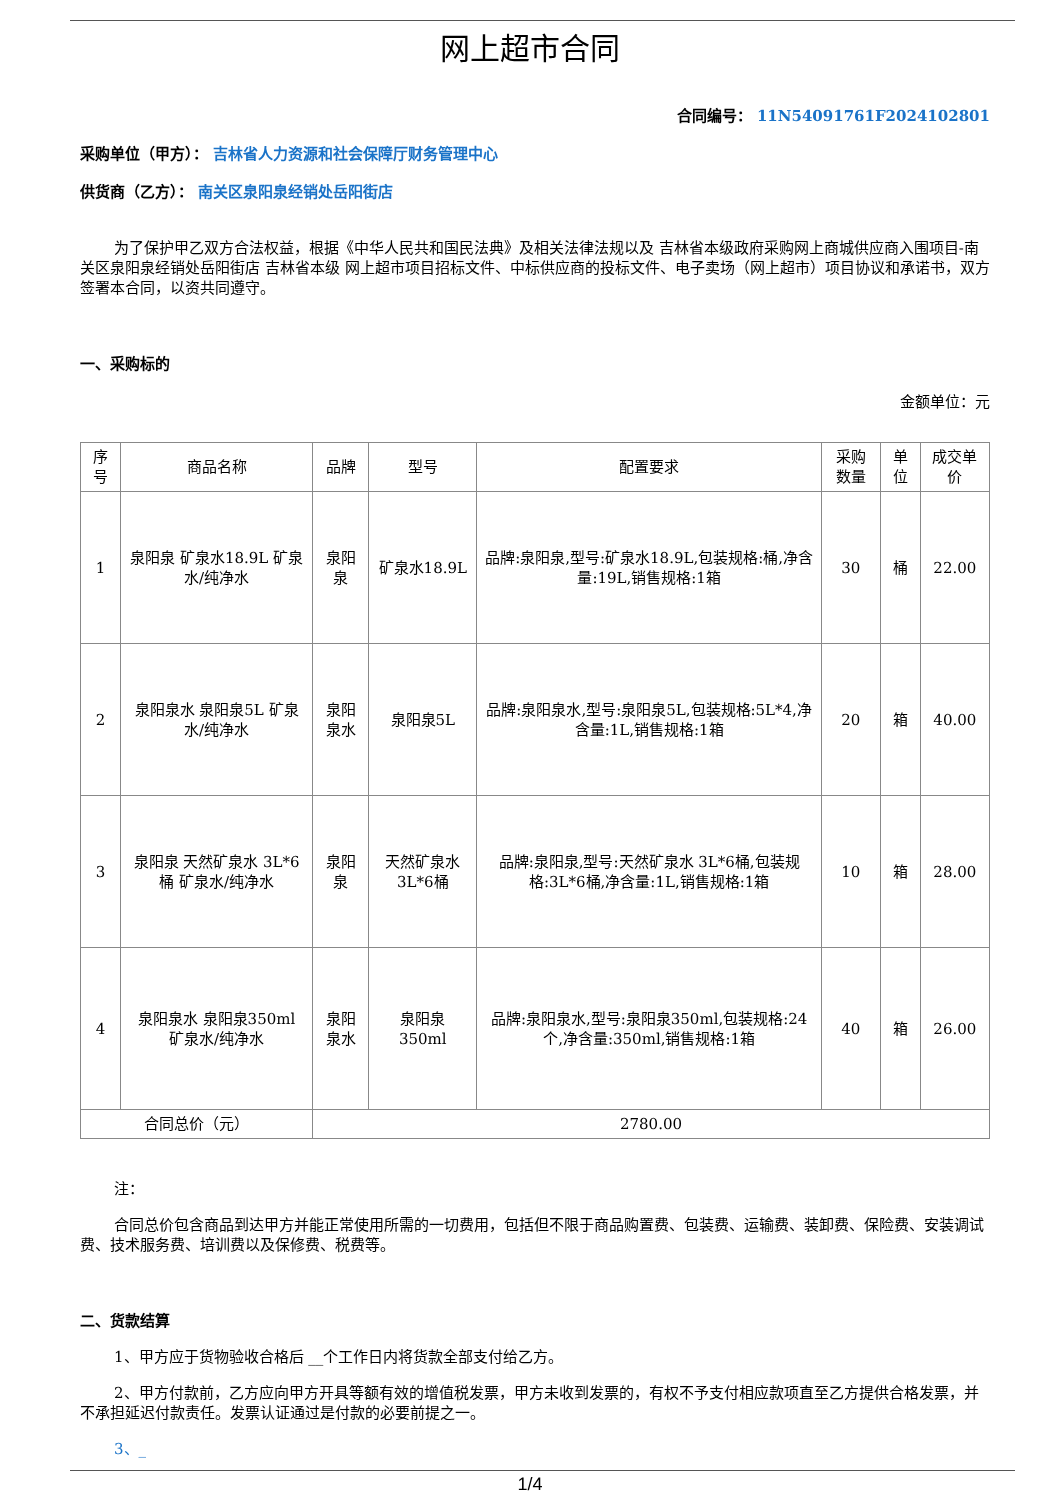网上超市合同
合同编号： 11N54091761F2024102801
采购单位（甲方）： 吉林省人力资源和社会保障厅财务管理中心
供货商（乙方）： 南关区泉阳泉经销处岳阳街店
为了保护甲乙双方合法权益，根据《中华人民共和国民法典》及相关法律法规以及 吉林省本级政府采购网上商城供应商入围项目-南关区泉阳泉经销处岳阳街店 吉林省本级 网上超市项目招标文件、中标供应商的投标文件、电子卖场（网上超市）项目协议和承诺书，双方签署本合同，以资共同遵守。
一、采购标的
金额单位：元
| 序号 | 商品名称 | 品牌 | 型号 | 配置要求 | 采购数量 | 单位 | 成交单价 |
| --- | --- | --- | --- | --- | --- | --- | --- |
| 1 | 泉阳泉 矿泉水18.9L 矿泉水/纯净水 | 泉阳泉 | 矿泉水18.9L | 品牌:泉阳泉,型号:矿泉水18.9L,包装规格:桶,净含量:19L,销售规格:1箱 | 30 | 桶 | 22.00 |
| 2 | 泉阳泉水 泉阳泉5L 矿泉水/纯净水 | 泉阳泉水 | 泉阳泉5L | 品牌:泉阳泉水,型号:泉阳泉5L,包装规格:5L*4,净含量:1L,销售规格:1箱 | 20 | 箱 | 40.00 |
| 3 | 泉阳泉 天然矿泉水 3L*6桶 矿泉水/纯净水 | 泉阳泉 | 天然矿泉水3L*6桶 | 品牌:泉阳泉,型号:天然矿泉水 3L*6桶,包装规格:3L*6桶,净含量:1L,销售规格:1箱 | 10 | 箱 | 28.00 |
| 4 | 泉阳泉水 泉阳泉350ml 矿泉水/纯净水 | 泉阳泉水 | 泉阳泉350ml | 品牌:泉阳泉水,型号:泉阳泉350ml,包装规格:24个,净含量:350ml,销售规格:1箱 | 40 | 箱 | 26.00 |
| 合同总价（元） | | 2780.00 | | | | | |
注：
合同总价包含商品到达甲方并能正常使用所需的一切费用，包括但不限于商品购置费、包装费、运输费、装卸费、保险费、安装调试费、技术服务费、培训费以及保修费、税费等。
二、货款结算
1、甲方应于货物验收合格后 __个工作日内将货款全部支付给乙方。
2、甲方付款前，乙方应向甲方开具等额有效的增值税发票，甲方未收到发票的，有权不予支付相应款项直至乙方提供合格发票，并不承担延迟付款责任。发票认证通过是付款的必要前提之一。
3、_
1/4